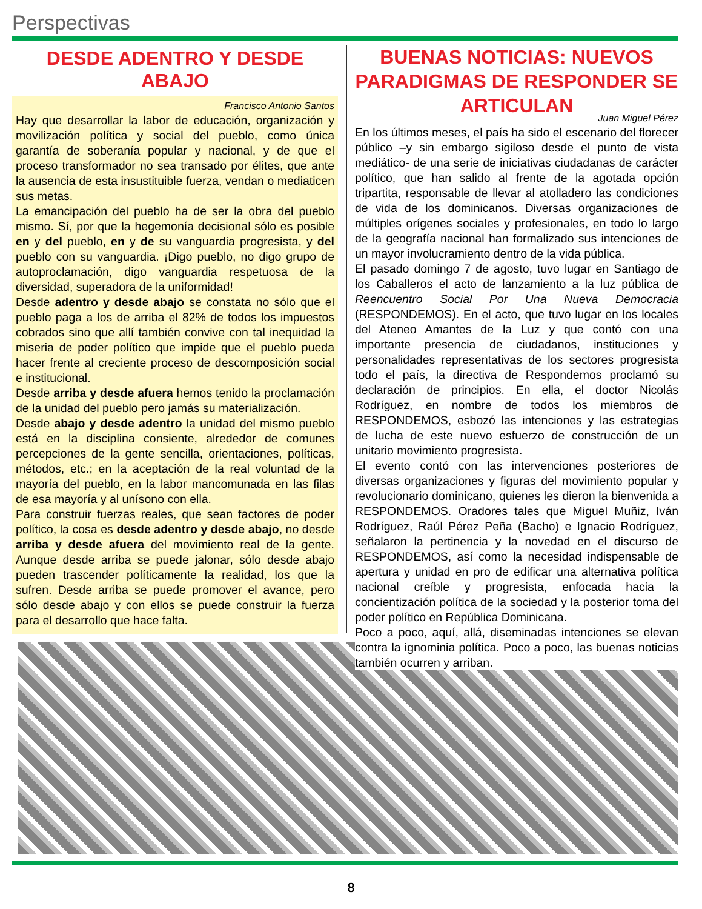Perspectivas
DESDE ADENTRO Y DESDE ABAJO
Francisco Antonio Santos
Hay que desarrollar la labor de educación, organización y movilización política y social del pueblo, como única garantía de soberanía popular y nacional, y de que el proceso transformador no sea transado por élites, que ante la ausencia de esta insustituible fuerza, vendan o mediaticen sus metas.
La emancipación del pueblo ha de ser la obra del pueblo mismo. Sí, por que la hegemonía decisional sólo es posible en y del pueblo, en y de su vanguardia progresista, y del pueblo con su vanguardia. ¡Digo pueblo, no digo grupo de autoproclamación, digo vanguardia respetuosa de la diversidad, superadora de la uniformidad!
Desde adentro y desde abajo se constata no sólo que el pueblo paga a los de arriba el 82% de todos los impuestos cobrados sino que allí también convive con tal inequidad la miseria de poder político que impide que el pueblo pueda hacer frente al creciente proceso de descomposición social e institucional.
Desde arriba y desde afuera hemos tenido la proclamación de la unidad del pueblo pero jamás su materialización.
Desde abajo y desde adentro la unidad del mismo pueblo está en la disciplina consiente, alrededor de comunes percepciones de la gente sencilla, orientaciones, políticas, métodos, etc.; en la aceptación de la real voluntad de la mayoría del pueblo, en la labor mancomunada en las filas de esa mayoría y al unísono con ella.
Para construir fuerzas reales, que sean factores de poder político, la cosa es desde adentro y desde abajo, no desde arriba y desde afuera del movimiento real de la gente. Aunque desde arriba se puede jalonar, sólo desde abajo pueden trascender políticamente la realidad, los que la sufren. Desde arriba se puede promover el avance, pero sólo desde abajo y con ellos se puede construir la fuerza para el desarrollo que hace falta.
BUENAS NOTICIAS: NUEVOS PARADIGMAS DE RESPONDER SE ARTICULAN
Juan Miguel Pérez
En los últimos meses, el país ha sido el escenario del florecer público –y sin embargo sigiloso desde el punto de vista mediático- de una serie de iniciativas ciudadanas de carácter político, que han salido al frente de la agotada opción tripartita, responsable de llevar al atolladero las condiciones de vida de los dominicanos. Diversas organizaciones de múltiples orígenes sociales y profesionales, en todo lo largo de la geografía nacional han formalizado sus intenciones de un mayor involucramiento dentro de la vida pública.
El pasado domingo 7 de agosto, tuvo lugar en Santiago de los Caballeros el acto de lanzamiento a la luz pública de Reencuentro Social Por Una Nueva Democracia (RESPONDEMOS). En el acto, que tuvo lugar en los locales del Ateneo Amantes de la Luz y que contó con una importante presencia de ciudadanos, instituciones y personalidades representativas de los sectores progresista todo el país, la directiva de Respondemos proclamó su declaración de principios. En ella, el doctor Nicolás Rodríguez, en nombre de todos los miembros de RESPONDEMOS, esbozó las intenciones y las estrategias de lucha de este nuevo esfuerzo de construcción de un unitario movimiento progresista.
El evento contó con las intervenciones posteriores de diversas organizaciones y figuras del movimiento popular y revolucionario dominicano, quienes les dieron la bienvenida a RESPONDEMOS. Oradores tales que Miguel Muñiz, Iván Rodríguez, Raúl Pérez Peña (Bacho) e Ignacio Rodríguez, señalaron la pertinencia y la novedad en el discurso de RESPONDEMOS, así como la necesidad indispensable de apertura y unidad en pro de edificar una alternativa política nacional creíble y progresista, enfocada hacia la concientización política de la sociedad y la posterior toma del poder político en República Dominicana.
Poco a poco, aquí, allá, diseminadas intenciones se elevan contra la ignominia política. Poco a poco, las buenas noticias también ocurren y arriban.
8